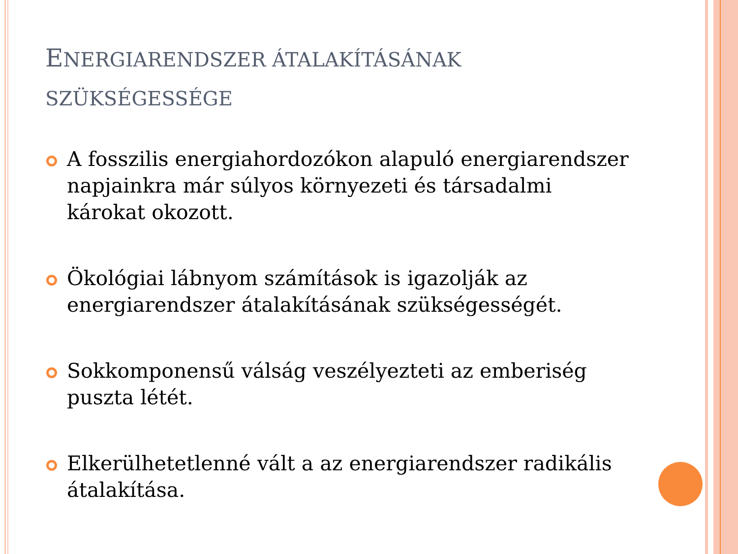ENERGIARENDSZER ÁTALAKÍTÁSÁNAK SZÜKSÉGESSÉGE
A fosszilis energiahordozókon alapuló energiarendszer napjainkra már súlyos környezeti és társadalmi károkat okozott.
Ökológiai lábnyom számítások is igazolják az energiarendszer átalakításának szükségességét.
Sokkomponensű válság veszélyezteti az emberiség puszta létét.
Elkerülhetetlenné vált a az energiarendszer radikális átalakítása.